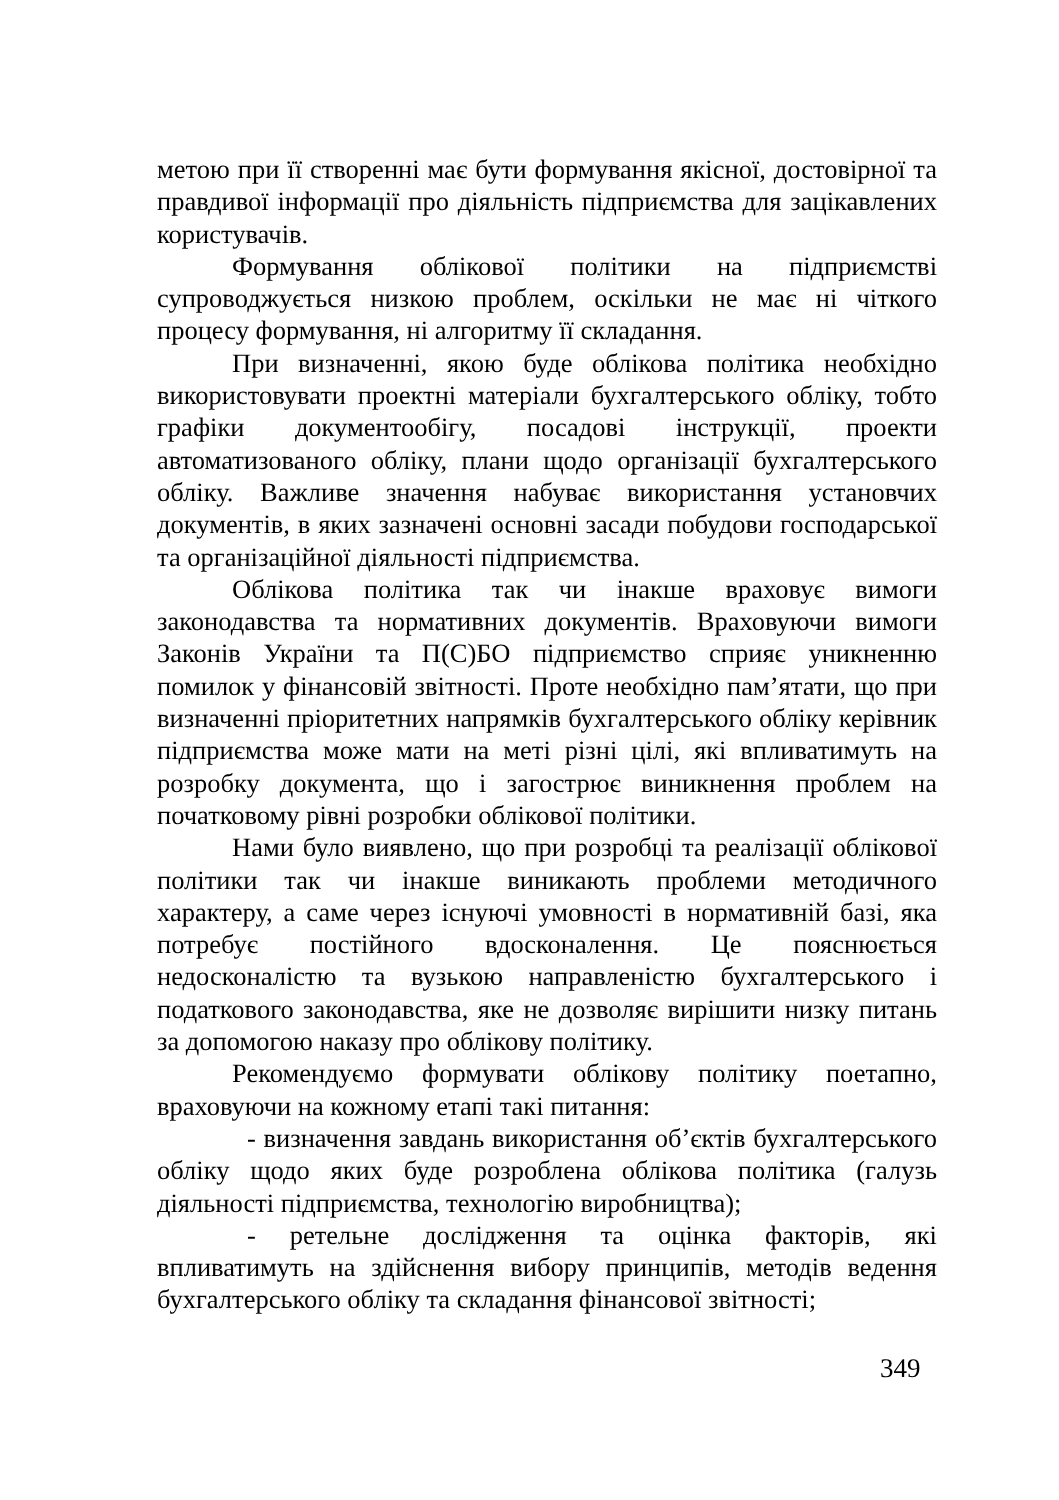метою при її створенні має бути формування якісної, достовірної та правдивої інформації про діяльність підприємства для зацікавлених користувачів.
Формування облікової політики на підприємстві супроводжується низкою проблем, оскільки не має ні чіткого процесу формування, ні алгоритму її складання.
При визначенні, якою буде облікова політика необхідно використовувати проектні матеріали бухгалтерського обліку, тобто графіки документообігу, посадові інструкції, проекти автоматизованого обліку, плани щодо організації бухгалтерського обліку. Важливе значення набуває використання установчих документів, в яких зазначені основні засади побудови господарської та організаційної діяльності підприємства.
Облікова політика так чи інакше враховує вимоги законодавства та нормативних документів. Враховуючи вимоги Законів України та П(С)БО підприємство сприяє уникненню помилок у фінансовій звітності. Проте необхідно пам’ятати, що при визначенні пріоритетних напрямків бухгалтерського обліку керівник підприємства може мати на меті різні цілі, які впливатимуть на розробку документа, що і загострює виникнення проблем на початковому рівні розробки облікової політики.
Нами було виявлено, що при розробці та реалізації облікової політики так чи інакше виникають проблеми методичного характеру, а саме через існуючі умовності в нормативній базі, яка потребує постійного вдосконалення. Це пояснюється недосконалістю та вузькою направленістю бухгалтерського і податкового законодавства, яке не дозволяє вирішити низку питань за допомогою наказу про облікову політику.
Рекомендуємо формувати облікову політику поетапно, враховуючи на кожному етапі такі питання:
- визначення завдань використання об’єктів бухгалтерського обліку щодо яких буде розроблена облікова політика (галузь діяльності підприємства, технологію виробництва);
- ретельне дослідження та оцінка факторів, які впливатимуть на здійснення вибору принципів, методів ведення бухгалтерського обліку та складання фінансової звітності;
349